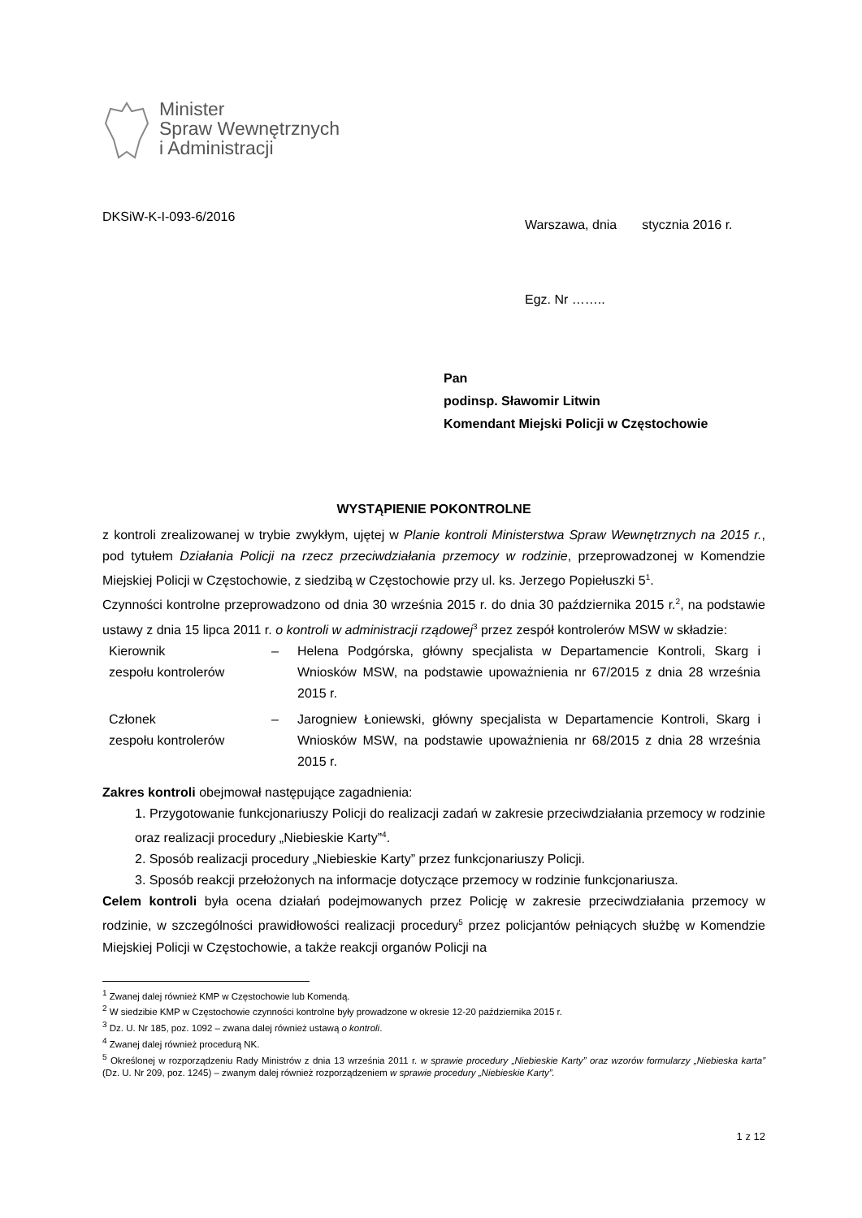Minister
Spraw Wewnętrznych
i Administracji
DKSiW-K-I-093-6/2016
Warszawa, dnia stycznia 2016 r.
Egz. Nr ……..
Pan
podinsp. Sławomir Litwin
Komendant Miejski Policji w Częstochowie
WYSTĄPIENIE POKONTROLNE
z kontroli zrealizowanej w trybie zwykłym, ujętej w Planie kontroli Ministerstwa Spraw Wewnętrznych na 2015 r., pod tytułem Działania Policji na rzecz przeciwdziałania przemocy w rodzinie, przeprowadzonej w Komendzie Miejskiej Policji w Częstochowie, z siedzibą w Częstochowie przy ul. ks. Jerzego Popiełuszki 5<sup>1</sup>.
Czynności kontrolne przeprowadzono od dnia 30 września 2015 r. do dnia 30 października 2015 r.<sup>2</sup>, na podstawie ustawy z dnia 15 lipca 2011 r. o kontroli w administracji rządowej<sup>3</sup> przez zespół kontrolerów MSW w składzie:
Kierownik
zespołu kontrolerów
– Helena Podgórska, główny specjalista w Departamencie Kontroli, Skarg i Wniosków MSW, na podstawie upoważnienia nr 67/2015 z dnia 28 września 2015 r.
Członek
zespołu kontrolerów
– Jarogniew Łoniewski, główny specjalista w Departamencie Kontroli, Skarg i Wniosków MSW, na podstawie upoważnienia nr 68/2015 z dnia 28 września 2015 r.
Zakres kontroli obejmował następujące zagadnienia:
1. Przygotowanie funkcjonariuszy Policji do realizacji zadań w zakresie przeciwdziałania przemocy w rodzinie oraz realizacji procedury „Niebieskie Karty”<sup>4</sup>.
2. Sposób realizacji procedury „Niebieskie Karty” przez funkcjonariuszy Policji.
3. Sposób reakcji przełożonych na informacje dotyczące przemocy w rodzinie funkcjonariusza.
Celem kontroli była ocena działań podejmowanych przez Policję w zakresie przeciwdziałania przemocy w rodzinie, w szczególności prawidłowości realizacji procedury<sup>5</sup> przez policjantów pełniących służbę w Komendzie Miejskiej Policji w Częstochowie, a także reakcji organów Policji na
<sup>1</sup> Zwanej dalej również KMP w Częstochowie lub Komendą.
<sup>2</sup> W siedzibie KMP w Częstochowie czynności kontrolne były prowadzone w okresie 12-20 października 2015 r.
<sup>3</sup> Dz. U. Nr 185, poz. 1092 – zwana dalej również ustawą o kontroli.
<sup>4</sup> Zwanej dalej również procedurą NK.
<sup>5</sup> Określonej w rozporządzeniu Rady Ministrów z dnia 13 września 2011 r. w sprawie procedury „Niebieskie Karty” oraz wzorów formularzy „Niebieska karta” (Dz. U. Nr 209, poz. 1245) – zwanym dalej również rozporządzeniem w sprawie procedury „Niebieskie Karty”.
1 z 12